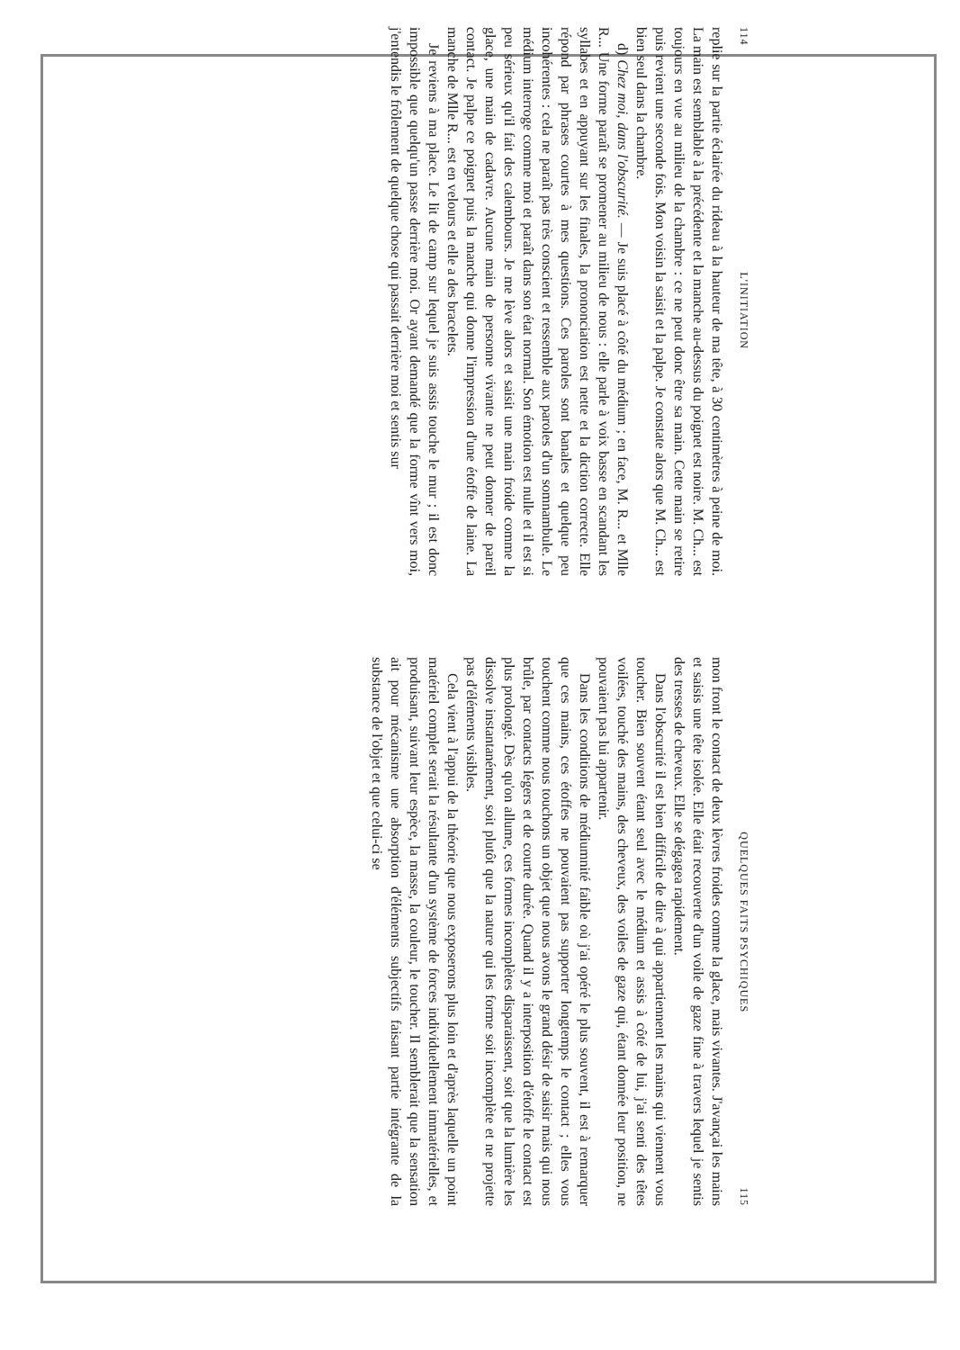114 L'INITIATION
replie sur la partie éclairée du rideau à la hauteur de ma tête, à 30 centimètres à peine de moi. La main est semblable à la précédente et la manche au-dessus du poignet est noire. M. Ch... est toujours en vue au milieu de la chambre : ce ne peut donc être sa main. Cette main se retire puis revient une seconde fois. Mon voisin la saisit et la palpe. Je constate alors que M. Ch... est bien seul dans la chambre.
d) Chez moi, dans l'obscurité. — Je suis placé à côté du médium ; en face, M. R... et Mlle R... Une forme paraît se promener au milieu de nous : elle parle à voix basse en scandant les syllabes et en appuyant sur les finales, la prononciation est nette et la diction correcte. Elle répond par phrases courtes à mes questions. Ces paroles sont banales et quelque peu incohérentes : cela ne paraît pas très conscient et ressemble aux paroles d'un somnambule. Le médium interroge comme moi et paraît dans son état normal. Son émotion est nulle et il est si peu sérieux qu'il fait des calembours. Je me lève alors et saisit une main froide comme la glace, une main de cadavre. Aucune main de personne vivante ne peut donner de pareil contact. Je palpe ce poignet puis la manche qui donne l'impression d'une étoffe de laine. La manche de Mlle R... est en velours et elle a des bracelets.
Je reviens à ma place. Le lit de camp sur lequel je suis assis touche le mur ; il est donc impossible que quelqu'un passe derrière moi. Or ayant demandé que la forme vînt vers moi, j'entendis le frôlement de quelque chose qui passait derrière moi et sentis sur
QUELQUES FAITS PSYCHIQUES 115
mon front le contact de deux lèvres froides comme la glace, mais vivantes. J'avançai les mains et saisis une tête isolée. Elle était recouverte d'un voile de gaze fine à travers lequel je sentis des tresses de cheveux. Elle se dégagea rapidement.
Dans l'obscurité il est bien difficile de dire à qui appartiennent les mains qui viennent vous toucher. Bien souvent étant seul avec le médium et assis à côté de lui, j'ai senti des têtes voilées, touché des mains, des cheveux, des voiles de gaze qui, étant donnée leur position, ne pouvaient pas lui appartenir.
Dans les conditions de médiumnité faible où j'ai opéré le plus souvent, il est à remarquer que ces mains, ces étoffes ne pouvaient pas supporter longtemps le contact ; elles vous touchent comme nous touchons un objet que nous avons le grand désir de saisir mais qui nous brûle, par contacts légers et de courte durée. Quand il y a interposition d'étoffe le contact est plus prolongé. Dès qu'on allume, ces formes incomplètes disparaissent, soit que la lumière les dissolve instantanément, soit plutôt que la nature qui les forme soit incomplète et ne projette pas d'éléments visibles.
Cela vient à l'appui de la théorie que nous exposerons plus loin et d'après laquelle un point matériel complet serait la résultante d'un système de forces individuellement immatérielles, et produisant, suivant leur espèce, la masse, la couleur, le toucher. Il semblerait que la sensation ait pour mécanisme une absorption d'éléments subjectifs faisant partie intégrante de la substance de l'objet et que celui-ci se